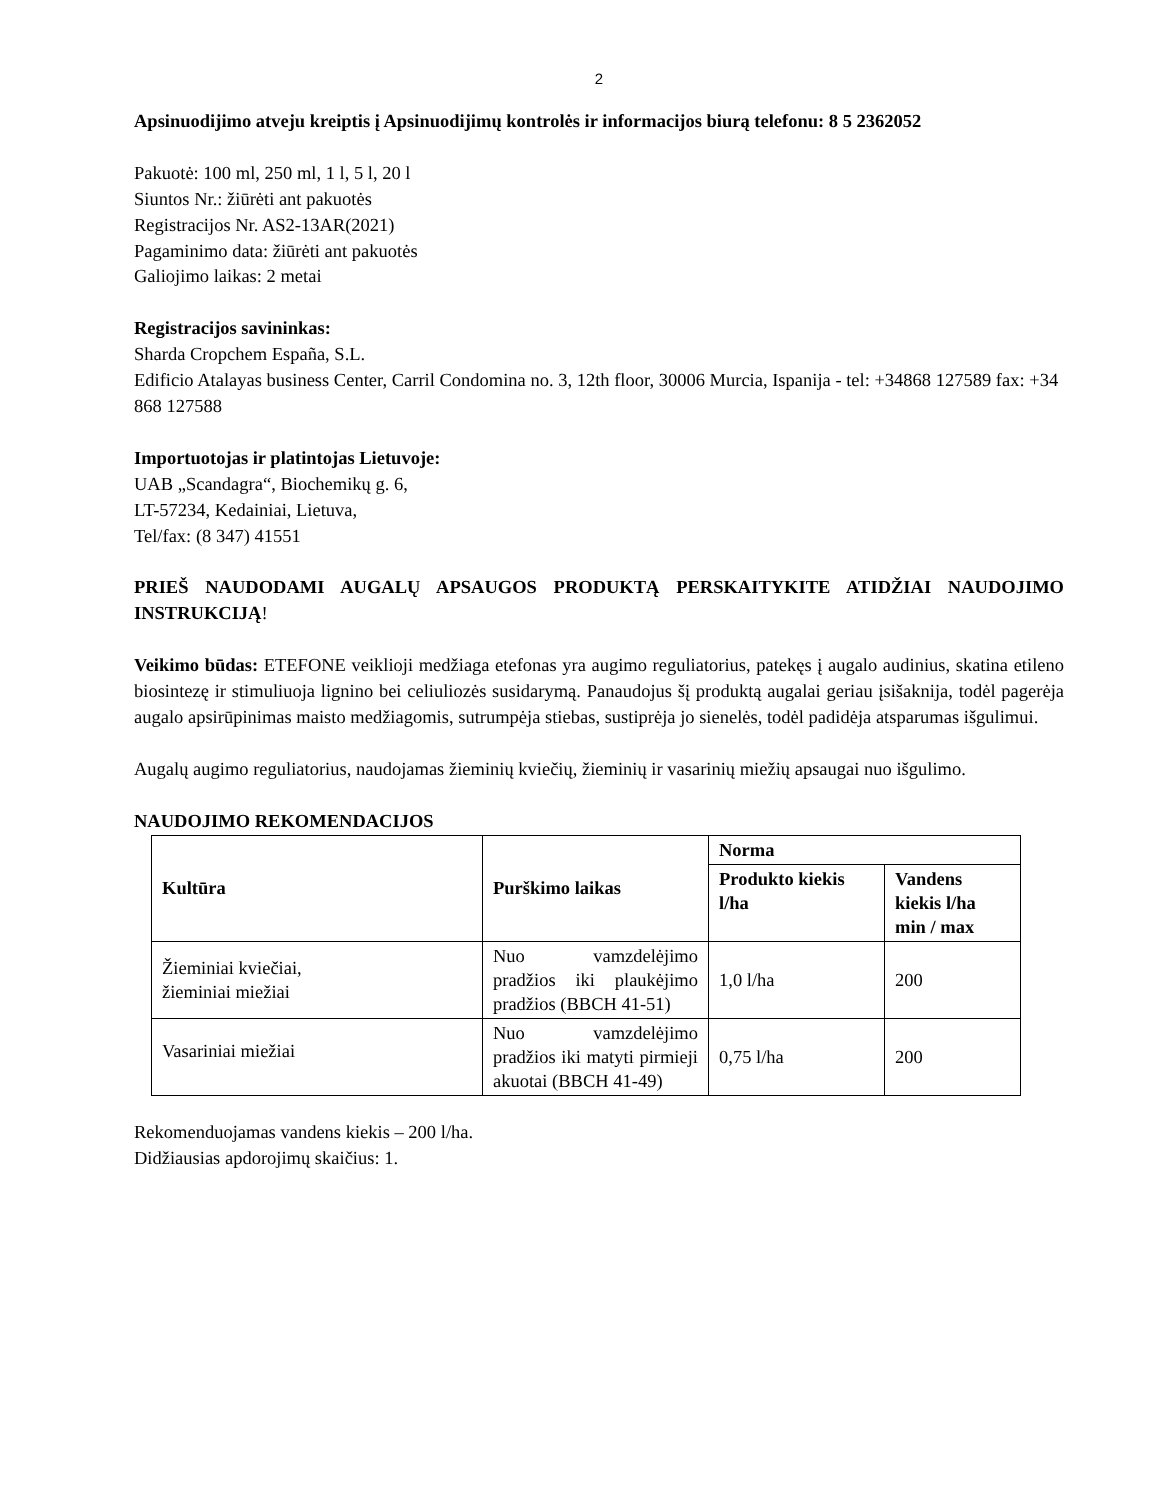2
Apsinuodijimo atveju kreiptis į Apsinuodijimų kontrolės ir informacijos biurą telefonu: 8 5 2362052
Pakuotė: 100 ml, 250 ml, 1 l, 5 l, 20 l
Siuntos Nr.: žiūrėti ant pakuotės
Registracijos Nr. AS2-13AR(2021)
Pagaminimo data: žiūrėti ant pakuotės
Galiojimo laikas: 2 metai
Registracijos savininkas:
Sharda Cropchem España, S.L.
Edificio Atalayas business Center, Carril Condomina no. 3, 12th floor, 30006 Murcia, Ispanija - tel: +34868 127589 fax: +34 868 127588
Importuotojas ir platintojas Lietuvoje:
UAB „Scandagra“, Biochemikų g. 6,
LT-57234, Kedainiai, Lietuva,
Tel/fax: (8 347) 41551
PRIEŠ NAUDODAMI AUGALŲ APSAUGOS PRODUKTĄ PERSKAITYKITE ATIDŽIAI NAUDOJIMO INSTRUKCIJĄ!
Veikimo būdas: ETEFONE veiklioji medžiaga etefonas yra augimo reguliatorius, patekęs į augalo audinius, skatina etileno biosintezę ir stimuliuoja lignino bei celiuliozės susidarymą. Panaudojus šį produktą augalai geriau įsišaknija, todėl pagerėja augalo apsirūpinimas maisto medžiagomis, sutrumpėja stiebas, sustiprėja jo sienelės, todėl padidėja atsparumas išgulimui.
Augalų augimo reguliatorius, naudojamas žieminių kviečių, žieminių ir vasarinių miežių apsaugai nuo išgulimo.
NAUDOJIMO REKOMENDACIJOS
| Kultūra | Purškimo laikas | Norma | |
| --- | --- | --- | --- |
| | | Produkto kiekis l/ha | Vandens kiekis l/ha min / max |
| Žieminiai kviečiai, žieminiai miežiai | Nuo vamzdelėjimo pradžios iki plaukėjimo pradžios (BBCH 41-51) | 1,0 l/ha | 200 |
| Vasariniai miežiai | Nuo vamzdelėjimo pradžios iki matyti pirmieji akuotai (BBCH 41-49) | 0,75 l/ha | 200 |
Rekomenduojamas vandens kiekis – 200 l/ha.
Didžiausias apdorojimų skaičius: 1.